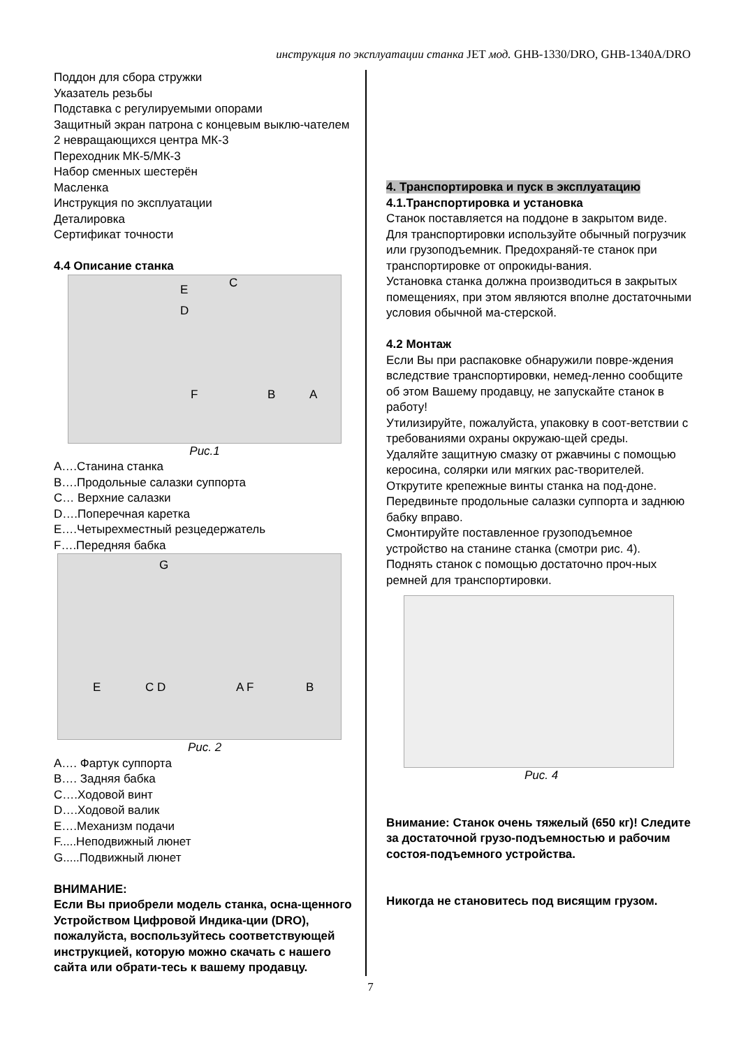инструкция по эксплуатации станка JET мод. GHB-1330/DRO, GHB-1340A/DRO
Поддон для сбора стружки
Указатель резьбы
Подставка с регулируемыми опорами
Защитный экран патрона с концевым выклю-чателем
2 невращающихся центра МК-3
Переходник МК-5/МК-3
Набор сменных шестерён
Масленка
Инструкция по эксплуатации
Деталировка
Сертификат точности
4.4 Описание станка
E C
D
F B A
Рис.1
A….Станина станка
B….Продольные салазки суппорта
C… Верхние салазки
D….Поперечная каретка
E….Четырехместный резцедержатель
F….Передняя бабка
G
E C D A F B
Рис. 2
A…. Фартук суппорта
B…. Задняя бабка
C….Ходовой винт
D….Ходовой валик
E….Механизм подачи
F.....Неподвижный люнет
G.....Подвижный люнет
ВНИМАНИЕ:
Если Вы приобрели модель станка, осна-щенного Устройством Цифровой Индика-ции (DRO), пожалуйста, воспользуйтесь соответствующей инструкцией, которую можно скачать с нашего сайта или обрати-тесь к вашему продавцу.
4. Транспортировка и пуск в эксплуатацию
4.1.Транспортировка и установка
Станок поставляется на поддоне в закрытом виде.
Для транспортировки используйте обычный погрузчик или грузоподъемник. Предохраняй-те станок при транспортировке от опрокиды-вания.
Установка станка должна производиться в закрытых помещениях, при этом являются вполне достаточными условия обычной ма-стерской.
4.2 Монтаж
Если Вы при распаковке обнаружили повре-ждения вследствие транспортировки, немед-ленно сообщите об этом Вашему продавцу, не запускайте станок в работу!
Утилизируйте, пожалуйста, упаковку в соот-ветствии с требованиями охраны окружаю-щей среды.
Удаляйте защитную смазку от ржавчины с помощью керосина, солярки или мягких рас-творителей.
Открутите крепежные винты станка на под-доне.
Передвиньте продольные салазки суппорта и заднюю бабку вправо.
Смонтируйте поставленное грузоподъемное устройство на станине станка (смотри рис. 4).
Поднять станок с помощью достаточно проч-ных ремней для транспортировки.
Рис. 4
Внимание: Станок очень тяжелый (650 кг)! Следите за достаточной грузо-подъемностью и рабочим состоя-подъемного устройства.
Никогда не становитесь под висящим грузом.
7